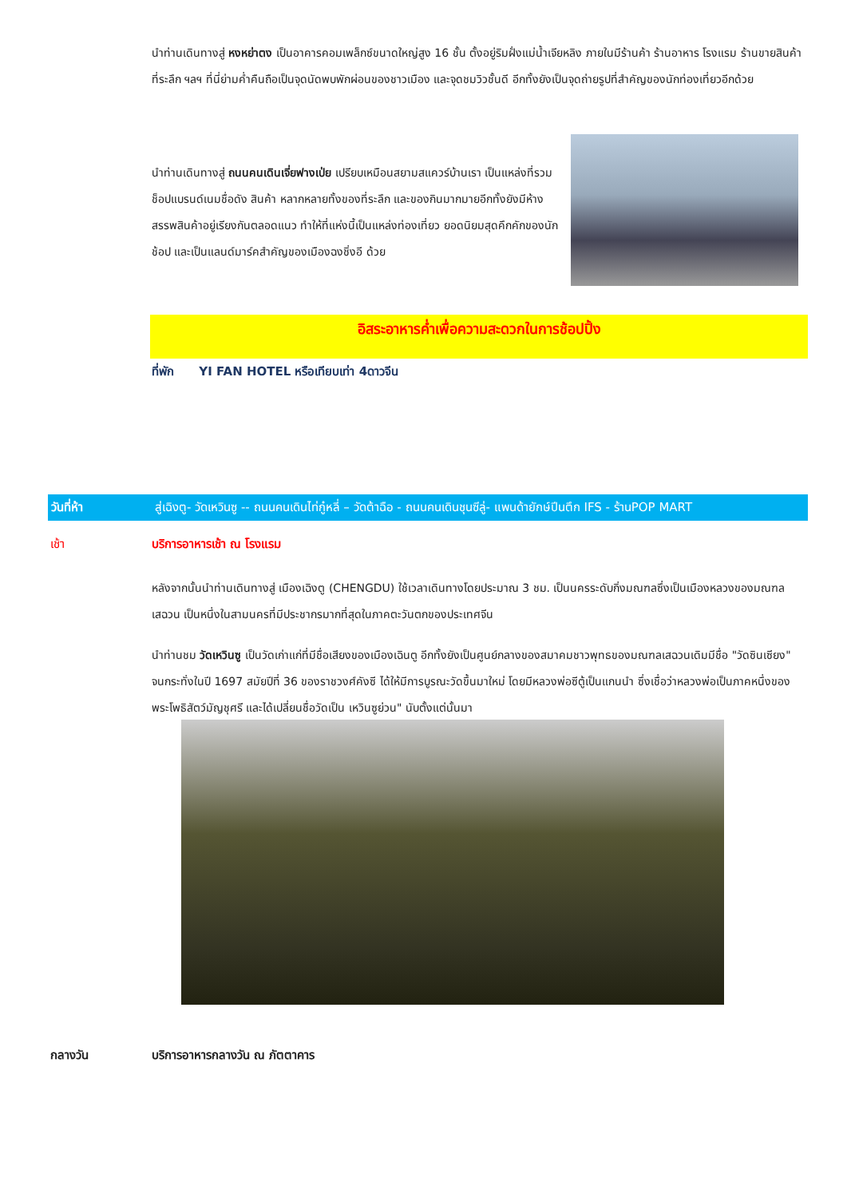นำท่านเดินทางสู่ หงหย่าตง เป็นอาคารคอมเพล็กซ์ขนาดใหญ่สูง 16 ชั้น ตั้งอยู่ริมฝั่งแม่น้ำเจียหลิง ภายในมีร้านค้า ร้านอาหาร โรงแรม ร้านขายสินค้าที่ระลึก ฯลฯ ที่นี่ย่ามค่ำคืนถือเป็นจุดนัดพบพักผ่อนของชาวเมือง และจุดชมวิวชั้นดี อีกทั้งยังเป็นจุดถ่ายรูปที่สำคัญของนักท่องเที่ยวอีกด้วย
นำท่านเดินทางสู่ ถนนคนเดินเจี่ยฟางเป่ย เปรียบเหมือนสยามสแควร์บ้านเรา เป็นแหล่งที่รวมช็อปแบรนด์เนมชื่อดัง สินค้า หลากหลายทั้งของที่ระลึก และของกินมากมายอีกทั้งยังมีห้างสรรพสินค้าอยู่เรียงกันตลอดแนว ทำให้ที่แห่งนี้เป็นแหล่งท่องเที่ยว ยอดนิยมสุดคึกคักของนักช้อป และเป็นแลนด์มาร์คสำคัญของเมืองฉงชิ่งอี ด้วย
อิสระอาหารค่ำเพื่อความสะดวกในการช้อปปิ้ง
ที่พัก YI FAN HOTEL หรือเทียบเท่า 4ดาวจีน
วันที่ห้า สู่เฉิงตู- วัดเหวินซู -- ถนนคนเดินไท่กู๋หลี่ – วัดต้าฉือ - ถนนคนเดินชุนซีลู่- แพนด้ายักษ์ปีนตึก IFS - ร้านPOP MART
เช้า บริการอาหารเช้า ณ โรงแรม
หลังจากนั้นนำท่านเดินทางสู่ เมืองเฉิงตู (CHENGDU) ใช้เวลาเดินทางโดยประมาณ 3 ชม. เป็นนครระดับกิ่งมณฑลซึ่งเป็นเมืองหลวงของมณฑลเสฉวน เป็นหนึ่งในสามนครที่มีประชากรมากที่สุดในภาคตะวันตกของประเทศจีน
นำท่านชม วัดเหวินซู เป็นวัดเก่าแก่ที่มีชื่อเสียงของเมืองเฉินตู อีกทั้งยังเป็นศูนย์กลางของสมาคมชาวพุทธของมณฑลเสฉวนเดิมมีชื่อ "วัดซินเซียง" จนกระทั่งในปี 1697 สมัยปีที่ 36 ของราชวงศ์คังซี ได้ให้มีการบูรณะวัดขึ้นมาใหม่ โดยมีหลวงพ่อซีตู้เป็นแกนนำ ซึ่งเชื่อว่าหลวงพ่อเป็นภาคหนึ่งของพระโพธิสัตว์มัญชุศรี และได้เปลี่ยนชื่อวัดเป็น เหวินซูย่วน" นับตั้งแต่นั้นมา
กลางวัน บริการอาหารกลางวัน ณ ภัตตาคาร